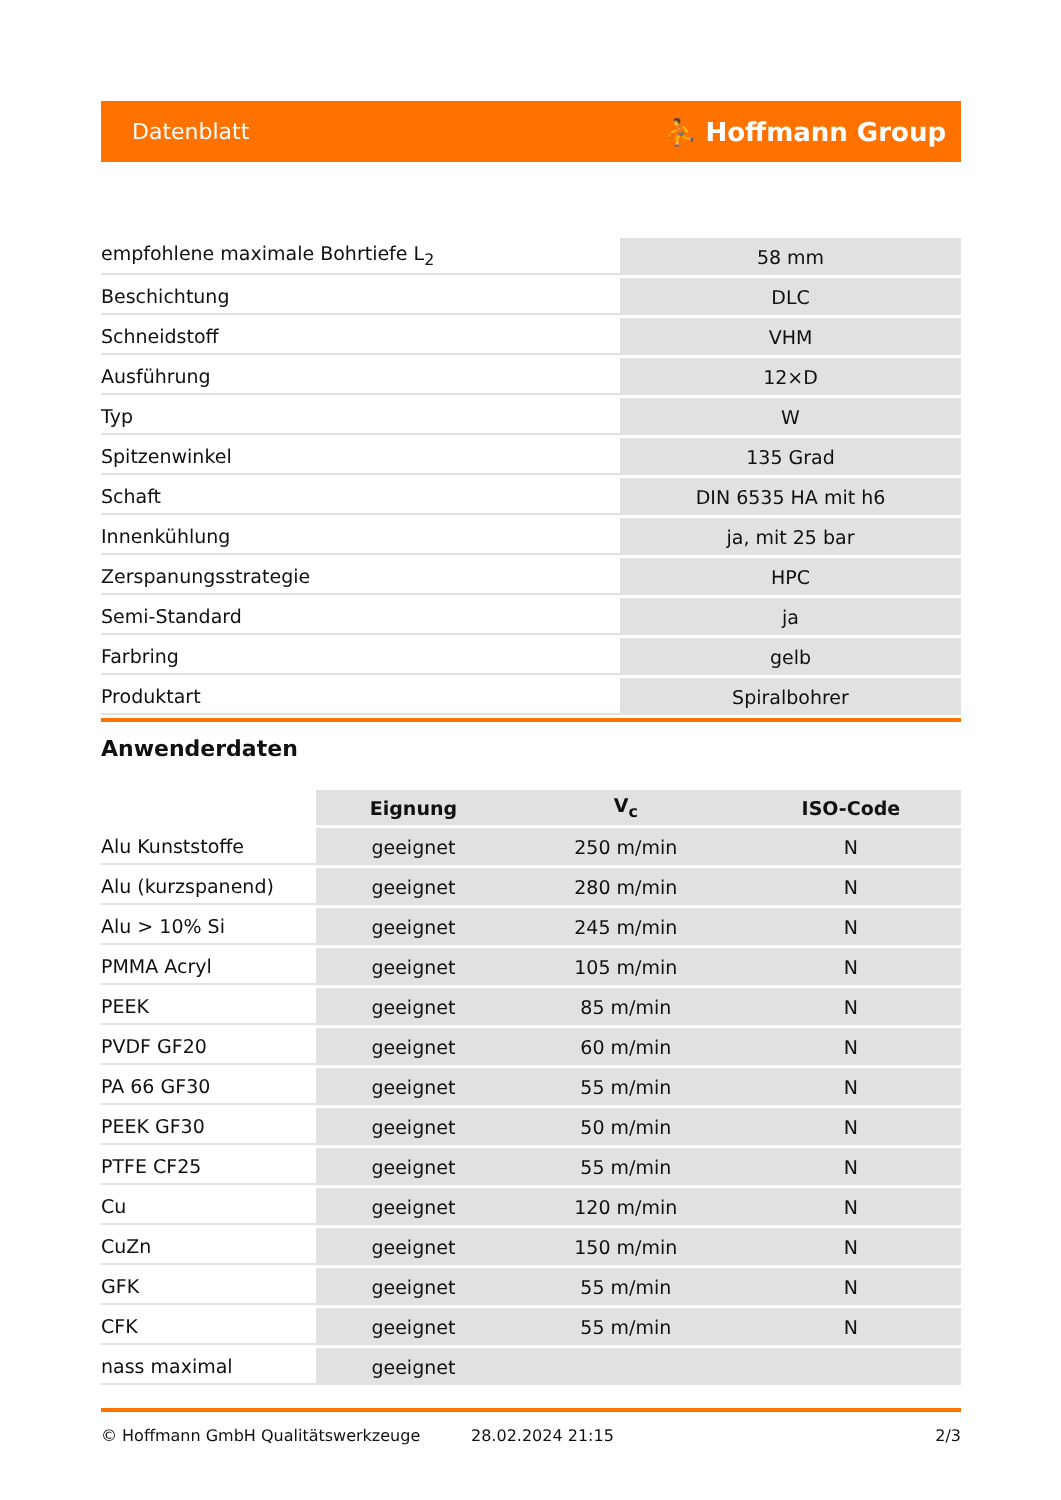Datenblatt ⛹ Hoffmann Group
| empfohlene maximale Bohrtiefe L<sub>2</sub> | 58 mm |
| Beschichtung | DLC |
| Schneidstoff | VHM |
| Ausführung | 12×D |
| Typ | W |
| Spitzenwinkel | 135 Grad |
| Schaft | DIN 6535 HA mit h6 |
| Innenkühlung | ja, mit 25 bar |
| Zerspanungsstrategie | HPC |
| Semi-Standard | ja |
| Farbring | gelb |
| Produktart | Spiralbohrer |
Anwenderdaten
| | Eignung | V<sub>c</sub> | ISO-Code |
| --- | --- | --- | --- |
| Alu Kunststoffe | geeignet | 250 m/min | N |
| Alu (kurzspanend) | geeignet | 280 m/min | N |
| Alu > 10% Si | geeignet | 245 m/min | N |
| PMMA Acryl | geeignet | 105 m/min | N |
| PEEK | geeignet | 85 m/min | N |
| PVDF GF20 | geeignet | 60 m/min | N |
| PA 66 GF30 | geeignet | 55 m/min | N |
| PEEK GF30 | geeignet | 50 m/min | N |
| PTFE CF25 | geeignet | 55 m/min | N |
| Cu | geeignet | 120 m/min | N |
| CuZn | geeignet | 150 m/min | N |
| GFK | geeignet | 55 m/min | N |
| CFK | geeignet | 55 m/min | N |
| nass maximal | geeignet | | |
© Hoffmann GmbH Qualitätswerkzeuge 28.02.2024 21:15 2/3